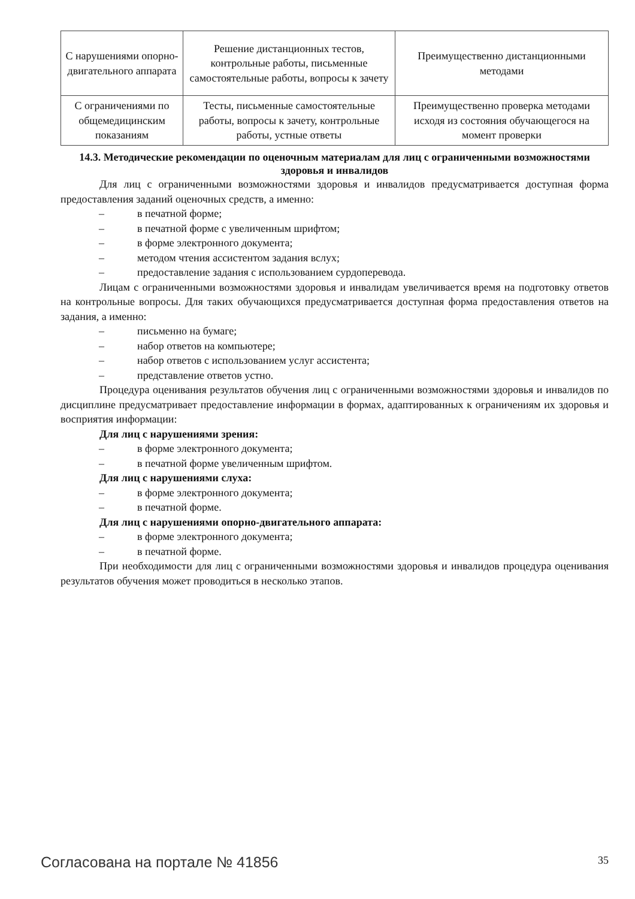| С нарушениями опорно-двигательного аппарата | Решение дистанционных тестов, контрольные работы, письменные самостоятельные работы, вопросы к зачету | Преимущественно дистанционными методами |
| С ограничениями по общемедицинским показаниям | Тесты, письменные самостоятельные работы, вопросы к зачету, контрольные работы, устные ответы | Преимущественно проверка методами исходя из состояния обучающегося на момент проверки |
14.3. Методические рекомендации по оценочным материалам для лиц с ограниченными возможностями здоровья и инвалидов
Для лиц с ограниченными возможностями здоровья и инвалидов предусматривается доступная форма предоставления заданий оценочных средств, а именно:
– в печатной форме;
– в печатной форме с увеличенным шрифтом;
– в форме электронного документа;
– методом чтения ассистентом задания вслух;
– предоставление задания с использованием сурдоперевода.
Лицам с ограниченными возможностями здоровья и инвалидам увеличивается время на подготовку ответов на контрольные вопросы. Для таких обучающихся предусматривается доступная форма предоставления ответов на задания, а именно:
– письменно на бумаге;
– набор ответов на компьютере;
– набор ответов с использованием услуг ассистента;
– представление ответов устно.
Процедура оценивания результатов обучения лиц с ограниченными возможностями здоровья и инвалидов по дисциплине предусматривает предоставление информации в формах, адаптированных к ограничениям их здоровья и восприятия информации:
Для лиц с нарушениями зрения:
– в форме электронного документа;
– в печатной форме увеличенным шрифтом.
Для лиц с нарушениями слуха:
– в форме электронного документа;
– в печатной форме.
Для лиц с нарушениями опорно-двигательного аппарата:
– в форме электронного документа;
– в печатной форме.
При необходимости для лиц с ограниченными возможностями здоровья и инвалидов процедура оценивания результатов обучения может проводиться в несколько этапов.
Согласована на портале № 41856 35